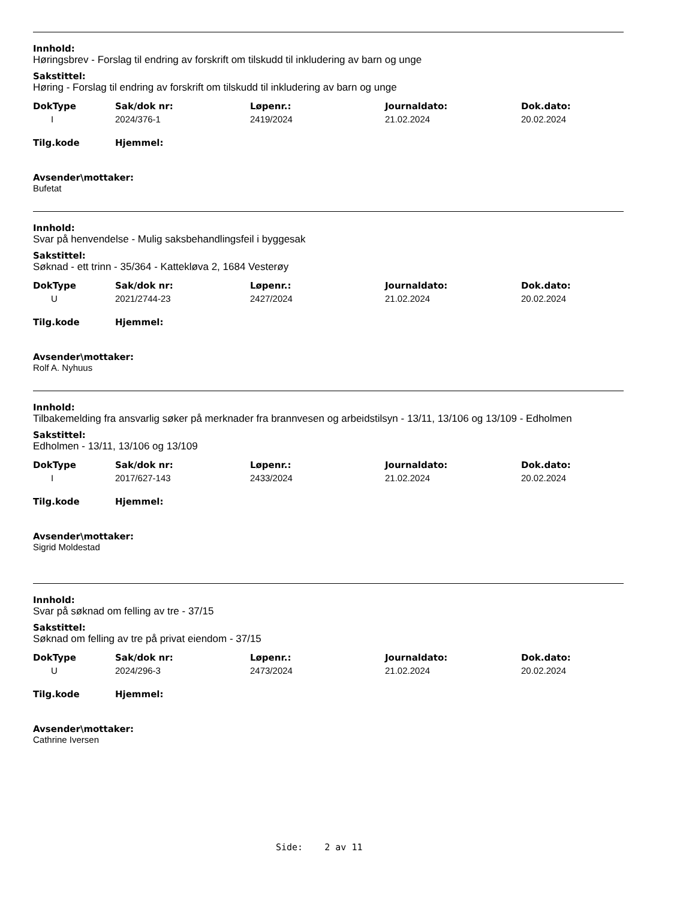Innhold:
Høringsbrev - Forslag til endring av forskrift om tilskudd til inkludering av barn og unge
Sakstittel:
Høring - Forslag til endring av forskrift om tilskudd til inkludering av barn og unge
| DokType | Sak/dok nr: | Løpenr.: | Journaldato: | Dok.dato: |
| --- | --- | --- | --- | --- |
| I | 2024/376-1 | 2419/2024 | 21.02.2024 | 20.02.2024 |
| Tilg.kode | Hjemmel: | | | |
Avsender\mottaker:
Bufetat
Innhold:
Svar på henvendelse - Mulig saksbehandlingsfeil i byggesak
Sakstittel:
Søknad - ett trinn - 35/364 - Kattekløva 2, 1684 Vesterøy
| DokType | Sak/dok nr: | Løpenr.: | Journaldato: | Dok.dato: |
| --- | --- | --- | --- | --- |
| U | 2021/2744-23 | 2427/2024 | 21.02.2024 | 20.02.2024 |
| Tilg.kode | Hjemmel: | | | |
Avsender\mottaker:
Rolf A. Nyhuus
Innhold:
Tilbakemelding fra ansvarlig søker på merknader fra brannvesen og arbeidstilsyn - 13/11, 13/106 og 13/109 - Edholmen
Sakstittel:
Edholmen - 13/11, 13/106 og 13/109
| DokType | Sak/dok nr: | Løpenr.: | Journaldato: | Dok.dato: |
| --- | --- | --- | --- | --- |
| I | 2017/627-143 | 2433/2024 | 21.02.2024 | 20.02.2024 |
| Tilg.kode | Hjemmel: | | | |
Avsender\mottaker:
Sigrid Moldestad
Innhold:
Svar på søknad om felling av tre - 37/15
Sakstittel:
Søknad om felling av tre på privat eiendom - 37/15
| DokType | Sak/dok nr: | Løpenr.: | Journaldato: | Dok.dato: |
| --- | --- | --- | --- | --- |
| U | 2024/296-3 | 2473/2024 | 21.02.2024 | 20.02.2024 |
| Tilg.kode | Hjemmel: | | | |
Avsender\mottaker:
Cathrine Iversen
Side: 2 av 11